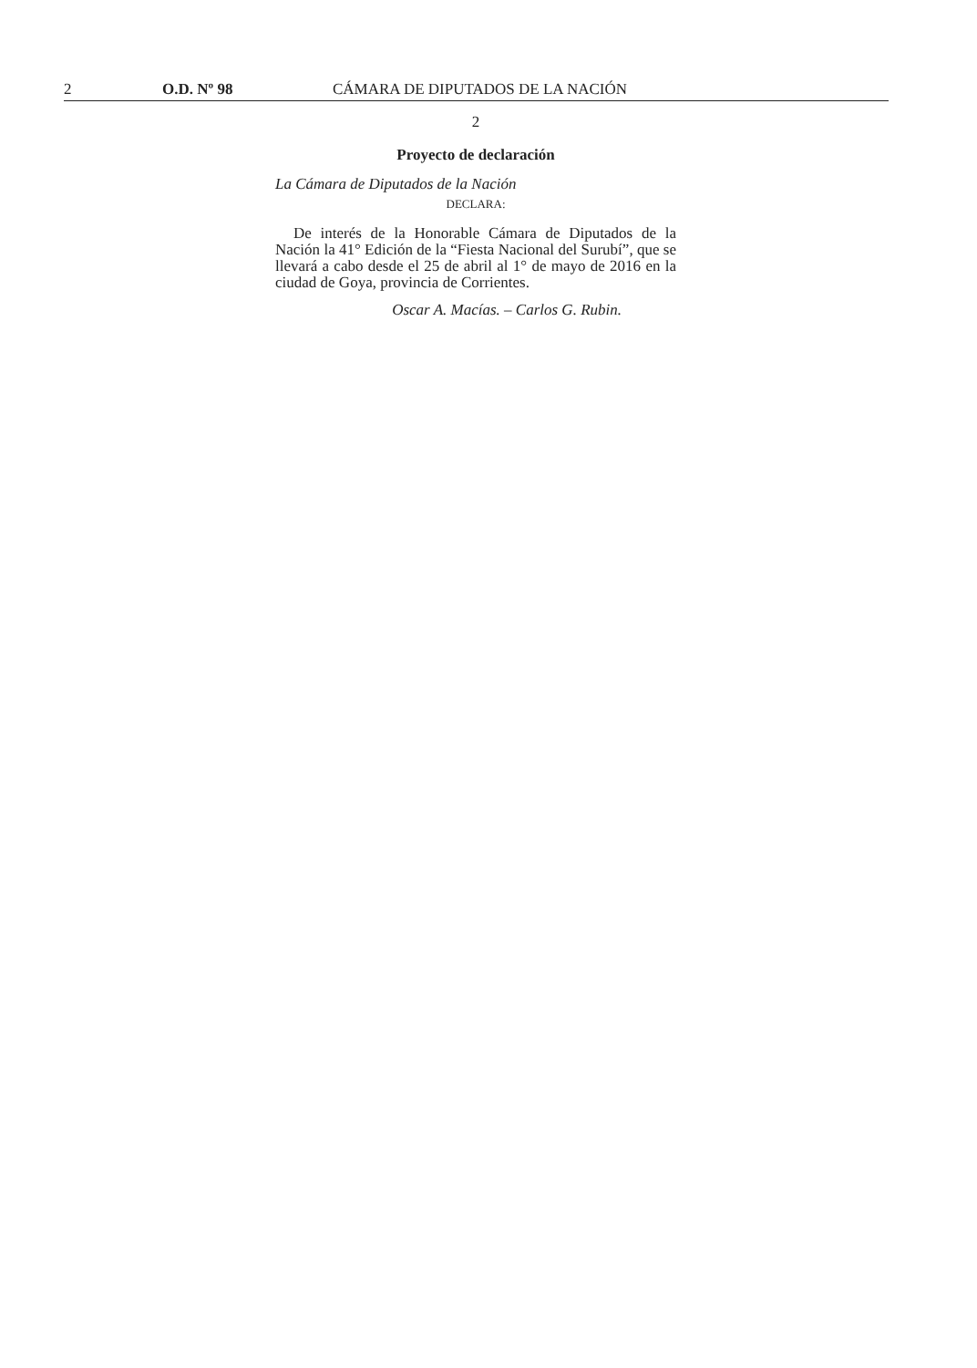2 O.D. Nº 98 CÁMARA DE DIPUTADOS DE LA NACIÓN
2
Proyecto de declaración
La Cámara de Diputados de la Nación
DECLARA:
De interés de la Honorable Cámara de Diputados de la Nación la 41° Edición de la “Fiesta Nacional del Surubí”, que se llevará a cabo desde el 25 de abril al 1° de mayo de 2016 en la ciudad de Goya, provincia de Corrientes.
Oscar A. Macías. – Carlos G. Rubin.